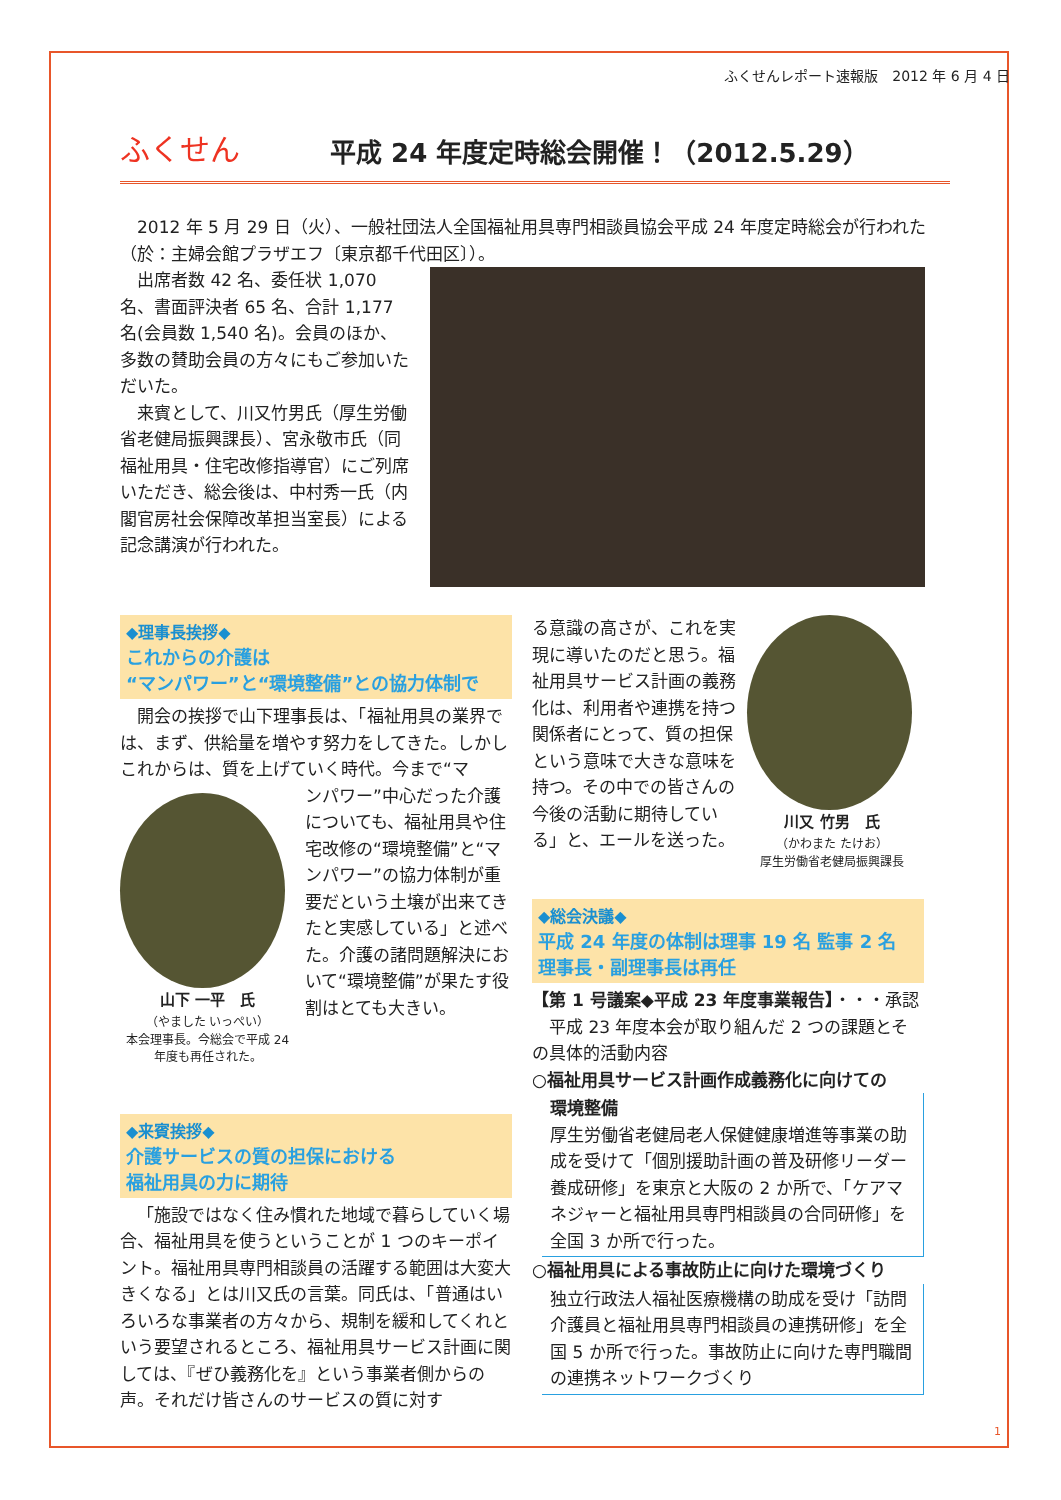ふくせんレポート速報版　2012 年 6 月 4 日
ふくせん
平成 24 年度定時総会開催！（2012.5.29）
2012 年 5 月 29 日（火）、一般社団法人全国福祉用具専門相談員協会平成 24 年度定時総会が行われた（於：主婦会館プラザエフ〔東京都千代田区〕）。
出席者数 42 名、委任状 1,070 名、書面評決者 65 名、合計 1,177 名(会員数 1,540 名)。会員のほか、多数の賛助会員の方々にもご参加いただいた。
来賓として、川又竹男氏（厚生労働省老健局振興課長）、宮永敬市氏（同福祉用具・住宅改修指導官）にご列席いただき、総会後は、中村秀一氏（内閣官房社会保障改革担当室長）による記念講演が行われた。
◆理事長挨拶◆
これからの介護は
“マンパワー”と“環境整備”との協力体制で
開会の挨拶で山下理事長は、「福祉用具の業界では、まず、供給量を増やす努力をしてきた。しかしこれからは、質を上げていく時代。今まで“マ
山下 一平　氏
（やました いっぺい）
本会理事長。今総会で平成 24 年度も再任された。
ンパワー”中心だった介護についても、福祉用具や住宅改修の“環境整備”と“マンパワー”の協力体制が重要だという土壌が出来てきたと実感している」と述べた。介護の諸問題解決において“環境整備”が果たす役割はとても大きい。
◆来賓挨拶◆
介護サービスの質の担保における
福祉用具の力に期待
「施設ではなく住み慣れた地域で暮らしていく場合、福祉用具を使うということが 1 つのキーポイント。福祉用具専門相談員の活躍する範囲は大変大きくなる」とは川又氏の言葉。同氏は、「普通はいろいろな事業者の方々から、規制を緩和してくれという要望されるところ、福祉用具サービス計画に関しては、『ぜひ義務化を』という事業者側からの声。それだけ皆さんのサービスの質に対す
る意識の高さが、これを実現に導いたのだと思う。福祉用具サービス計画の義務化は、利用者や連携を持つ関係者にとって、質の担保という意味で大きな意味を持つ。その中での皆さんの今後の活動に期待している」と、エールを送った。
川又 竹男　氏
（かわまた たけお）
厚生労働省老健局振興課長
◆総会決議◆
平成 24 年度の体制は理事 19 名 監事 2 名
理事長・副理事長は再任
【第 1 号議案◆平成 23 年度事業報告】・・・承認
平成 23 年度本会が取り組んだ 2 つの課題とその具体的活動内容
○福祉用具サービス計画作成義務化に向けての
環境整備
厚生労働省老健局老人保健健康増進等事業の助成を受けて「個別援助計画の普及研修リーダー養成研修」を東京と大阪の 2 か所で、「ケアマネジャーと福祉用具専門相談員の合同研修」を全国 3 か所で行った。
○福祉用具による事故防止に向けた環境づくり
独立行政法人福祉医療機構の助成を受け「訪問介護員と福祉用具専門相談員の連携研修」を全国 5 か所で行った。事故防止に向けた専門職間の連携ネットワークづくり
1